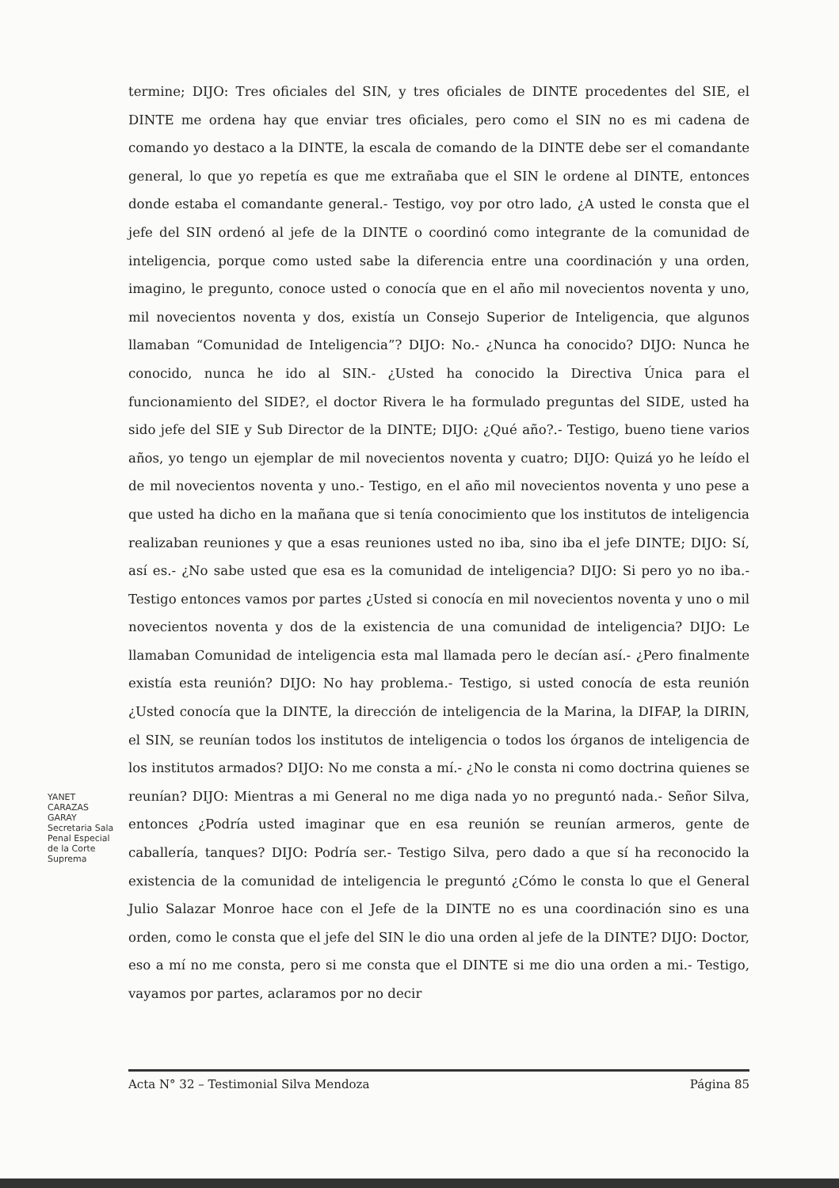termine; DIJO: Tres oficiales del SIN, y tres oficiales de DINTE procedentes del SIE, el DINTE me ordena hay que enviar tres oficiales, pero como el SIN no es mi cadena de comando yo destaco a la DINTE, la escala de comando de la DINTE debe ser el comandante general, lo que yo repetía es que me extrañaba que el SIN le ordene al DINTE, entonces donde estaba el comandante general.- Testigo, voy por otro lado, ¿A usted le consta que el jefe del SIN ordenó al jefe de la DINTE o coordinó como integrante de la comunidad de inteligencia, porque como usted sabe la diferencia entre una coordinación y una orden, imagino, le pregunto, conoce usted o conocía que en el año mil novecientos noventa y uno, mil novecientos noventa y dos, existía un Consejo Superior de Inteligencia, que algunos llamaban “Comunidad de Inteligencia”? DIJO: No.- ¿Nunca ha conocido? DIJO: Nunca he conocido, nunca he ido al SIN.- ¿Usted ha conocido la Directiva Única para el funcionamiento del SIDE?, el doctor Rivera le ha formulado preguntas del SIDE, usted ha sido jefe del SIE y Sub Director de la DINTE; DIJO: ¿Qué año?.- Testigo, bueno tiene varios años, yo tengo un ejemplar de mil novecientos noventa y cuatro; DIJO: Quizá yo he leído el de mil novecientos noventa y uno.- Testigo, en el año mil novecientos noventa y uno pese a que usted ha dicho en la mañana que si tenía conocimiento que los institutos de inteligencia realizaban reuniones y que a esas reuniones usted no iba, sino iba el jefe DINTE; DIJO: Sí, así es.- ¿No sabe usted que esa es la comunidad de inteligencia? DIJO: Si pero yo no iba.- Testigo entonces vamos por partes ¿Usted si conocía en mil novecientos noventa y uno o mil novecientos noventa y dos de la existencia de una comunidad de inteligencia? DIJO: Le llamaban Comunidad de inteligencia esta mal llamada pero le decían así.- ¿Pero finalmente existía esta reunión? DIJO: No hay problema.- Testigo, si usted conocía de esta reunión ¿Usted conocía que la DINTE, la dirección de inteligencia de la Marina, la DIFAP, la DIRIN, el SIN, se reunían todos los institutos de inteligencia o todos los órganos de inteligencia de los institutos armados? DIJO: No me consta a mí.- ¿No le consta ni como doctrina quienes se reunían? DIJO: Mientras a mi General no me diga nada yo no preguntó nada.- Señor Silva, entonces ¿Podría usted imaginar que en esa reunión se reunían armeros, gente de caballería, tanques? DIJO: Podría ser.- Testigo Silva, pero dado a que sí ha reconocido la existencia de la comunidad de inteligencia le preguntó ¿Cómo le consta lo que el General Julio Salazar Monroe hace con el Jefe de la DINTE no es una coordinación sino es una orden, como le consta que el jefe del SIN le dio una orden al jefe de la DINTE? DIJO: Doctor, eso a mí no me consta, pero si me consta que el DINTE si me dio una orden a mi.- Testigo, vayamos por partes, aclaramos por no decir
YANET CARAZAS GARAY Secretaria Sala Penal Especial de la Corte Suprema
Acta N° 32 – Testimonial Silva Mendoza Página 85